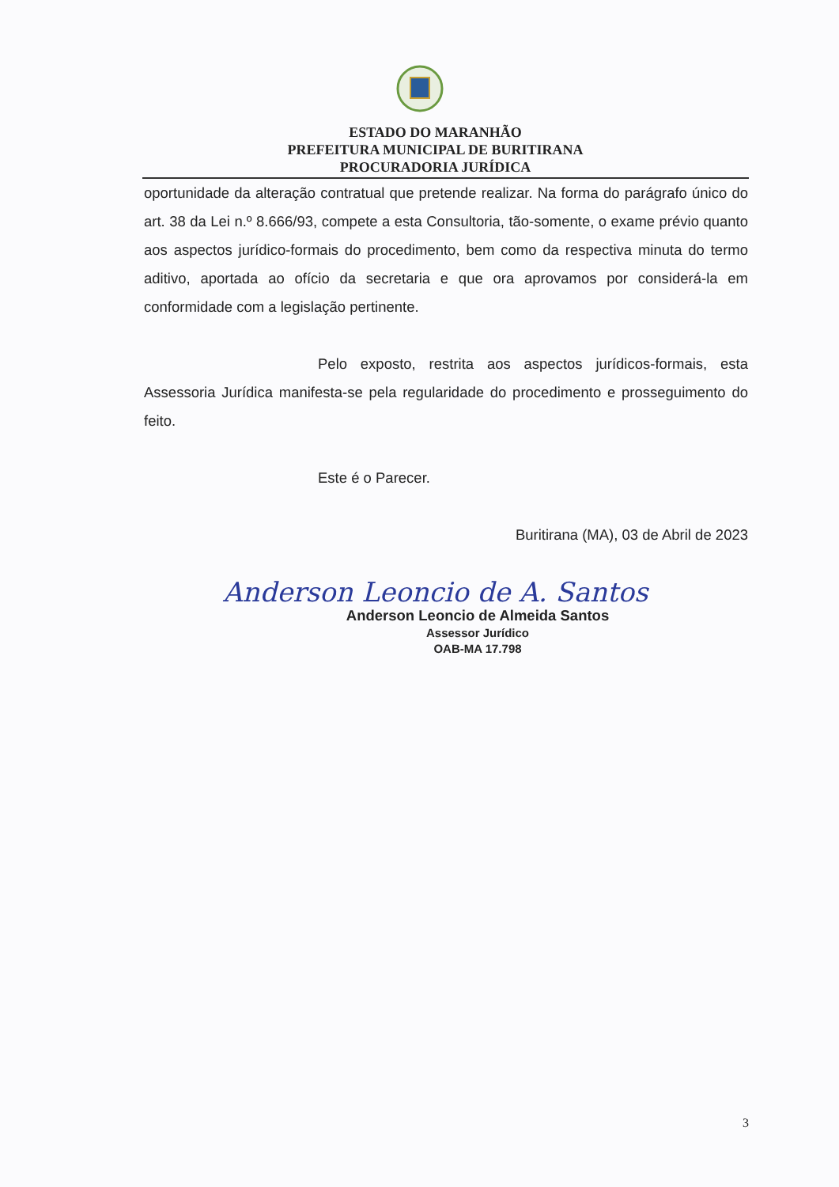ESTADO DO MARANHÃO
PREFEITURA MUNICIPAL DE BURITIRANA
PROCURADORIA JURÍDICA
oportunidade da alteração contratual que pretende realizar. Na forma do parágrafo único do art. 38 da Lei n.º 8.666/93, compete a esta Consultoria, tão-somente, o exame prévio quanto aos aspectos jurídico-formais do procedimento, bem como da respectiva minuta do termo aditivo, aportada ao ofício da secretaria e que ora aprovamos por considerá-la em conformidade com a legislação pertinente.
Pelo exposto, restrita aos aspectos jurídicos-formais, esta Assessoria Jurídica manifesta-se pela regularidade do procedimento e prosseguimento do feito.
Este é o Parecer.
Buritirana (MA), 03 de Abril de 2023
Anderson Leoncio de A. Santos
Anderson Leoncio de Almeida Santos
Assessor Jurídico
OAB-MA 17.798
3